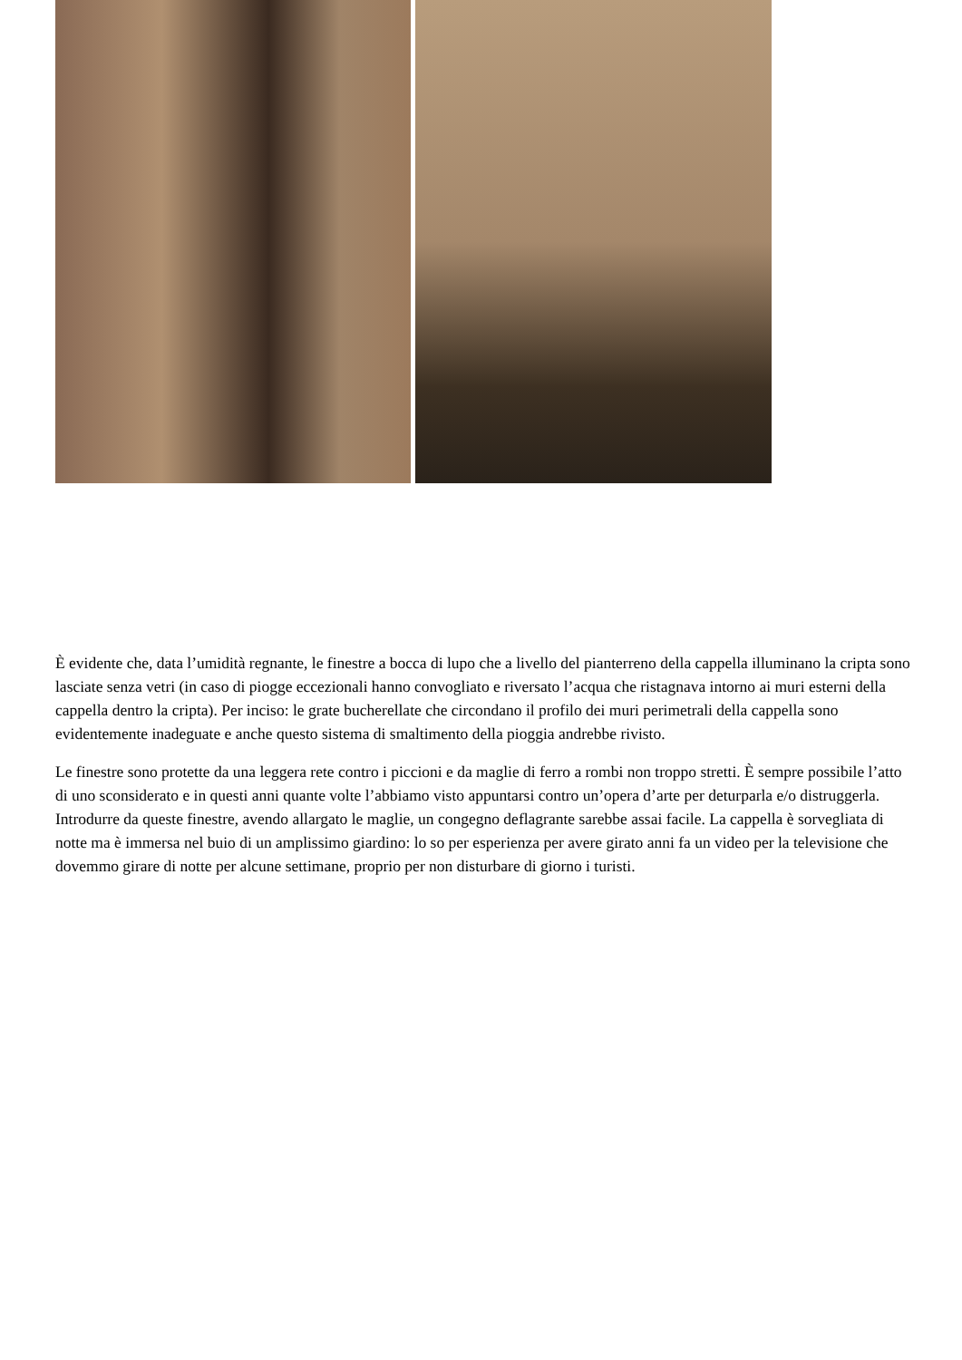È evidente che, data l’umidità regnante, le finestre a bocca di lupo che a livello del pianterreno della cappella illuminano la cripta sono lasciate senza vetri (in caso di piogge eccezionali hanno convogliato e riversato l’acqua che ristagnava intorno ai muri esterni della cappella dentro la cripta). Per inciso: le grate bucherellate che circondano il profilo dei muri perimetrali della cappella sono evidentemente inadeguate e anche questo sistema di smaltimento della pioggia andrebbe rivisto.
Le finestre sono protette da una leggera rete contro i piccioni e da maglie di ferro a rombi non troppo stretti. È sempre possibile l’atto di uno sconsiderato e in questi anni quante volte l’abbiamo visto appuntarsi contro un’opera d’arte per deturparla e/o distruggerla. Introdurre da queste finestre, avendo allargato le maglie, un congegno deflagrante sarebbe assai facile. La cappella è sorvegliata di notte ma è immersa nel buio di un amplissimo giardino: lo so per esperienza per avere girato anni fa un video per la televisione che dovemmo girare di notte per alcune settimane, proprio per non disturbare di giorno i turisti.